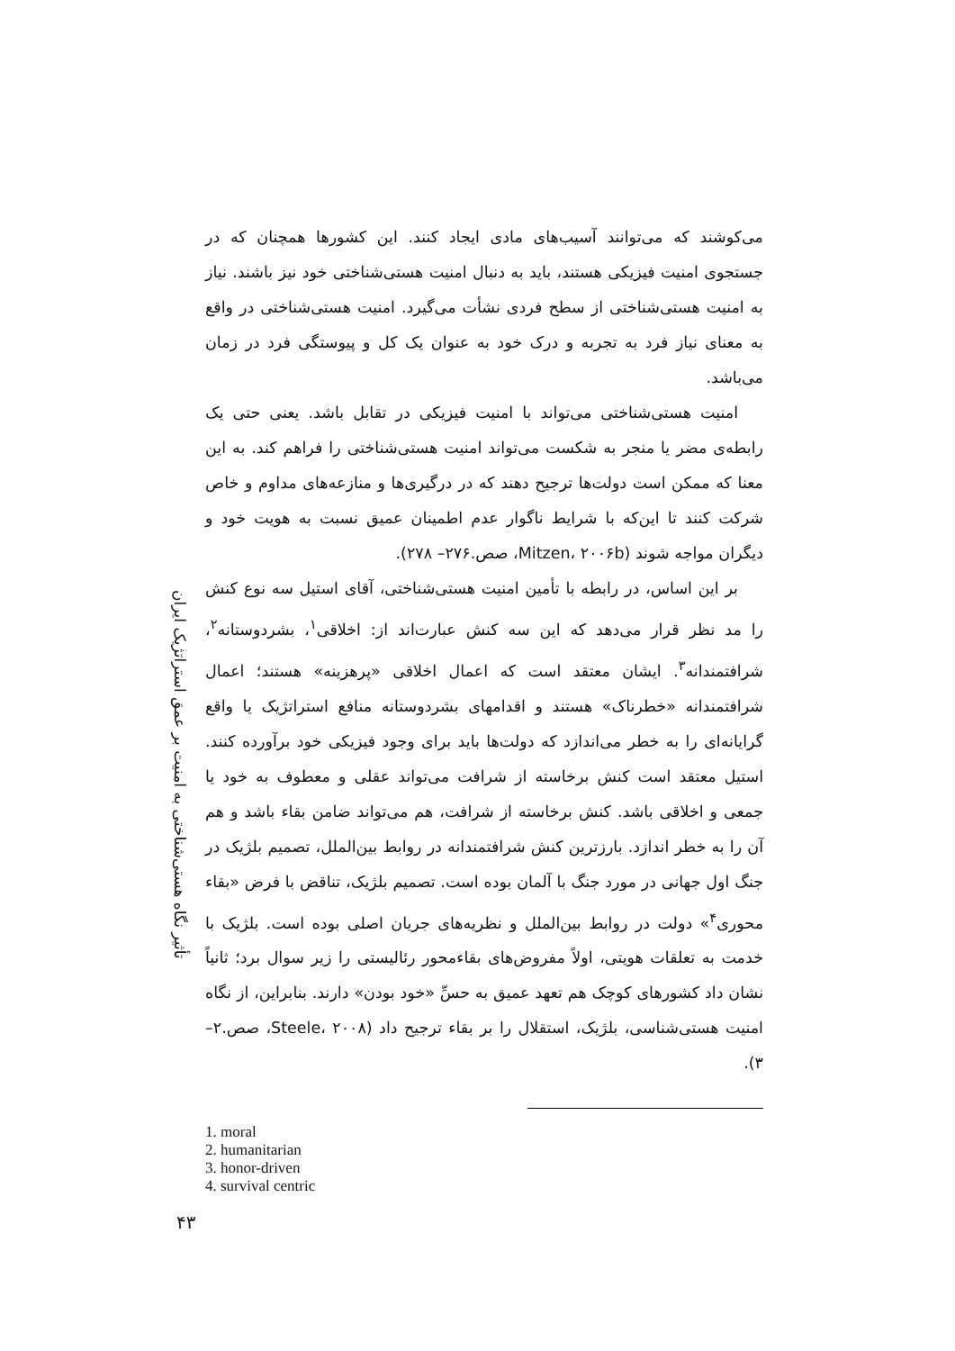تأثیر نگاه هستی‌شناختی به امنیت بر عمق استراتژیک ایران
می‌کوشند که می‌توانند آسیب‌های مادی ایجاد کنند. این کشورها همچنان که در جستجوی امنیت فیزیکی هستند، باید به دنبال امنیت هستی‌شناختی خود نیز باشند. نیاز به امنیت هستی‌شناختی از سطح فردی نشأت می‌گیرد. امنیت هستی‌شناختی در واقع به معنای نیاز فرد به تجربه و درک خود به عنوان یک کل و پیوستگی فرد در زمان می‌باشد.
امنیت هستی‌شناختی می‌تواند با امنیت فیزیکی در تقابل باشد. یعنی حتی یک رابطه‌ی مضر یا منجر به شکست می‌تواند امنیت هستی‌شناختی را فراهم کند. به این معنا که ممکن است دولت‌ها ترجیح دهند که در درگیری‌ها و منازعه‌های مداوم و خاص شرکت کنند تا این‌که با شرایط ناگوار عدم اطمینان عمیق نسبت به هویت خود و دیگران مواجه شوند (Mitzen، ۲۰۰۶b، صص.۲۷۶– ۲۷۸).
بر این اساس، در رابطه با تأمین امنیت هستی‌شناختی، آقای استیل سه نوع کنش را مد نظر قرار می‌دهد که این سه کنش عبارت‌اند از: اخلاقی<sup>۱</sup>، بشردوستانه<sup>۲</sup>، شرافتمندانه<sup>۳</sup>. ایشان معتقد است که اعمال اخلاقی «پرهزینه» هستند؛ اعمال شرافتمندانه «خطرناک» هستند و اقدامهای بشردوستانه منافع استراتژیک یا واقع گرایانه‌ای را به خطر می‌اندازد که دولت‌ها باید برای وجود فیزیکی خود برآورده کنند. استیل معتقد است کنش برخاسته از شرافت می‌تواند عقلی و معطوف به خود یا جمعی و اخلاقی باشد. کنش برخاسته از شرافت، هم می‌تواند ضامن بقاء باشد و هم آن را به خطر اندازد. بارزترین کنش شرافتمندانه در روابط بین‌الملل، تصمیم بلژیک در جنگ اول جهانی در مورد جنگ با آلمان بوده است. تصمیم بلژیک، تناقض با فرض «بقاء محوری<sup>۴</sup>» دولت در روابط بین‌الملل و نظریه‌های جریان اصلی بوده است. بلژیک با خدمت به تعلقات هویتی، اولاً مفروض‌های بقاءمحور رئالیستی را زیر سوال برد؛ ثانیاً نشان داد کشورهای کوچک هم تعهد عمیق به حسِّ «خود بودن» دارند. بنابراین، از نگاه امنیت هستی‌شناسی، بلژیک، استقلال را بر بقاء ترجیح داد (Steele، ۲۰۰۸، صص.۲– ۳).
1. moral
2. humanitarian
3. honor-driven
4. survival centric
۴۳